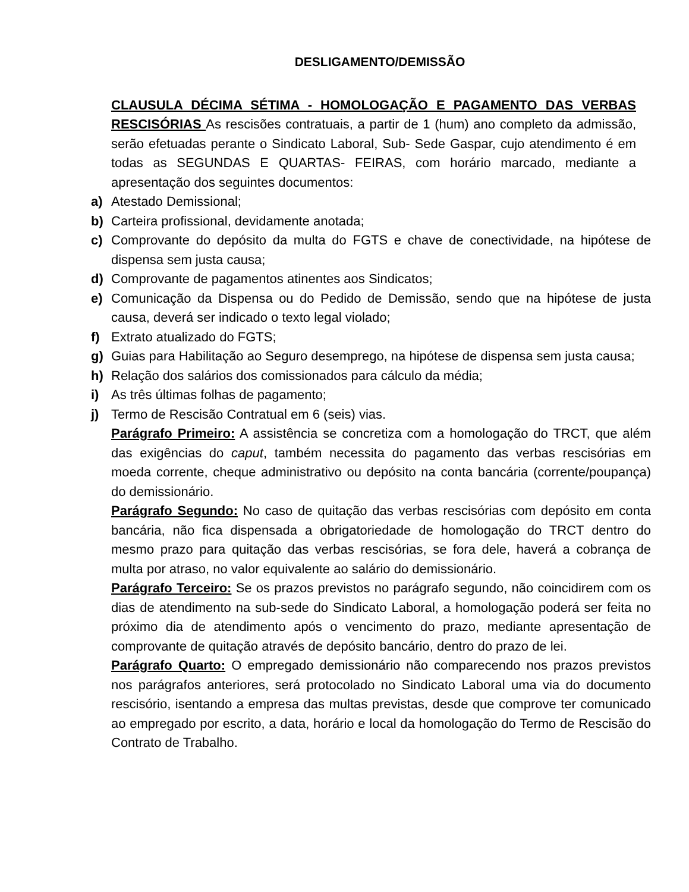DESLIGAMENTO/DEMISSÃO
CLAUSULA DÉCIMA SÉTIMA - HOMOLOGAÇÃO E PAGAMENTO DAS VERBAS RESCISÓRIAS As rescisões contratuais, a partir de 1 (hum) ano completo da admissão, serão efetuadas perante o Sindicato Laboral, Sub- Sede Gaspar, cujo atendimento é em todas as SEGUNDAS E QUARTAS- FEIRAS, com horário marcado, mediante a apresentação dos seguintes documentos:
a) Atestado Demissional;
b) Carteira profissional, devidamente anotada;
c) Comprovante do depósito da multa do FGTS e chave de conectividade, na hipótese de dispensa sem justa causa;
d) Comprovante de pagamentos atinentes aos Sindicatos;
e) Comunicação da Dispensa ou do Pedido de Demissão, sendo que na hipótese de justa causa, deverá ser indicado o texto legal violado;
f) Extrato atualizado do FGTS;
g) Guias para Habilitação ao Seguro desemprego, na hipótese de dispensa sem justa causa;
h) Relação dos salários dos comissionados para cálculo da média;
i) As três últimas folhas de pagamento;
j) Termo de Rescisão Contratual em 6 (seis) vias.
Parágrafo Primeiro: A assistência se concretiza com a homologação do TRCT, que além das exigências do caput, também necessita do pagamento das verbas rescisórias em moeda corrente, cheque administrativo ou depósito na conta bancária (corrente/poupança) do demissionário.
Parágrafo Segundo: No caso de quitação das verbas rescisórias com depósito em conta bancária, não fica dispensada a obrigatoriedade de homologação do TRCT dentro do mesmo prazo para quitação das verbas rescisórias, se fora dele, haverá a cobrança de multa por atraso, no valor equivalente ao salário do demissionário.
Parágrafo Terceiro: Se os prazos previstos no parágrafo segundo, não coincidirem com os dias de atendimento na sub-sede do Sindicato Laboral, a homologação poderá ser feita no próximo dia de atendimento após o vencimento do prazo, mediante apresentação de comprovante de quitação através de depósito bancário, dentro do prazo de lei.
Parágrafo Quarto: O empregado demissionário não comparecendo nos prazos previstos nos parágrafos anteriores, será protocolado no Sindicato Laboral uma via do documento rescisório, isentando a empresa das multas previstas, desde que comprove ter comunicado ao empregado por escrito, a data, horário e local da homologação do Termo de Rescisão do Contrato de Trabalho.